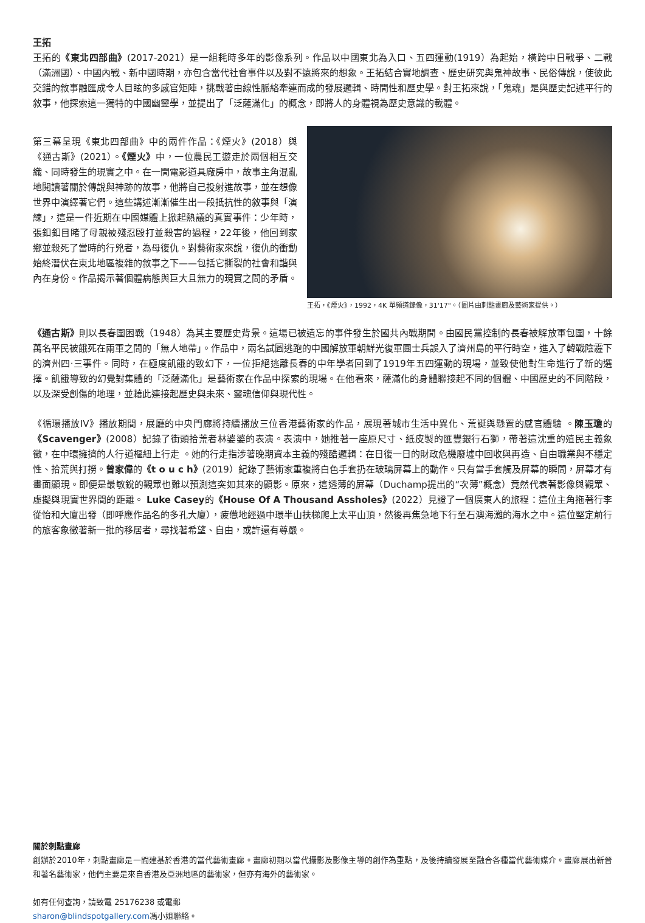王拓
王拓的《東北四部曲》(2017-2021）是一組耗時多年的影像系列。作品以中國東北為入口、五四運動(1919）為起始，橫跨中日戰爭、二戰（滿洲國）、中國內戰、新中國時期，亦包含當代社會事件以及對不遠將來的想象。王拓結合實地調查、歷史研究與鬼神故事、民俗傳說，使彼此交錯的敘事融匯成令人目眩的多感官矩陣，挑戰著由線性脈絡牽連而成的發展邏輯、時間性和歷史學。對王拓來說，「鬼魂」是與歷史記述平行的敘事，他探索這一獨特的中國幽靈學，並提出了「泛薩滿化」的概念，即將人的身體視為歷史意識的載體。
第三幕呈現《東北四部曲》中的兩件作品：《煙火》(2018）與《通古斯》(2021）。《煙火》中，一位農民工遊走於兩個相互交織、同時發生的現實之中。在一間電影道具廠房中，故事主角混亂地閱讀著關於傳說與神跡的故事，他將自己投射進故事，並在想像世界中演繹著它們。這些講述漸漸催生出一段抵抗性的敘事與「演練」，這是一件近期在中國媒體上掀起熱議的真實事件：少年時，張釦釦目睹了母親被殘忍毆打並殺害的過程，22年後，他回到家鄉並殺死了當時的行兇者，為母復仇。對藝術家來說，復仇的衝動始終潛伏在東北地區複雜的敘事之下——包括它撕裂的社會和諧與內在身份。作品揭示著個體病態與巨大且無力的現實之間的矛盾。
王拓，《煙火》，1992，4K 單頻道錄像，31'17"。（圖片由刺點畫廊及藝術家提供。）
《通古斯》則以長春圍困戰（1948）為其主要歷史背景。這場已被遺忘的事件發生於國共內戰期間。由國民黨控制的長春被解放軍包圍，十餘萬名平民被餓死在兩軍之間的「無人地帶」。作品中，兩名試圖逃跑的中國解放軍朝鮮光復軍團士兵誤入了濟州島的平行時空，進入了韓戰陰霾下的濟州四·三事件。同時，在極度飢餓的致幻下，一位拒絕逃離長春的中年學者回到了1919年五四運動的現場，並致使他對生命進行了新的選擇。飢餓導致的幻覺對集體的「泛薩滿化」是藝術家在作品中探索的現場。在他看來，薩滿化的身體聯接起不同的個體、中國歷史的不同階段，以及深受創傷的地理，並藉此連接起歷史與未來、靈魂信仰與現代性。
《循環播放IV》播放期間，展廳的中央門廊將持續播放三位香港藝術家的作品，展現著城市生活中異化、荒誕與懸置的感官體驗 。陳玉瓊的《Scavenger》(2008）記錄了街頭拾荒者林婆婆的表演。表演中，她推著一座原尺寸、紙皮製的匯豐銀行石獅，帶著這沈重的殖民主義象徵，在中環擁擠的人行道樞紐上行走 。她的行走指涉著晚期資本主義的殘酷邏輯：在日復一日的財政危機廢墟中回收與再造、自由職業與不穩定性、拾荒與打撈。曾家偉的《t o u c h》(2019）紀錄了藝術家重複將白色手套扔在玻璃屏幕上的動作。只有當手套觸及屏幕的瞬間，屏幕才有畫面顯現。即便是最敏銳的觀眾也難以預測這突如其來的顯影。原來，這透薄的屏幕（Duchamp提出的“次薄”概念）竟然代表著影像與觀眾、虛擬與現實世界間的距離。 Luke Casey的《House Of A Thousand Assholes》(2022）見證了一個廣東人的旅程：這位主角拖著行李從怡和大廈出發（即呼應作品名的多孔大廈），疲憊地經過中環半山扶梯爬上太平山頂，然後再焦急地下行至石澳海灘的海水之中。這位堅定前行的旅客象徵著新一批的移居者，尋找著希望、自由，或許還有尊嚴。
關於刺點畫廊
創辦於2010年，刺點畫廊是一間建基於香港的當代藝術畫廊。畫廊初期以當代攝影及影像主導的創作為重點，及後持續發展至融合各種當代藝術媒介。畫廊展出新晉和著名藝術家，他們主要是來自香港及亞洲地區的藝術家，但亦有海外的藝術家。
如有任何查詢，請致電 25176238 或電郵
sharon@blindspotgallery.com馮小姐聯絡。